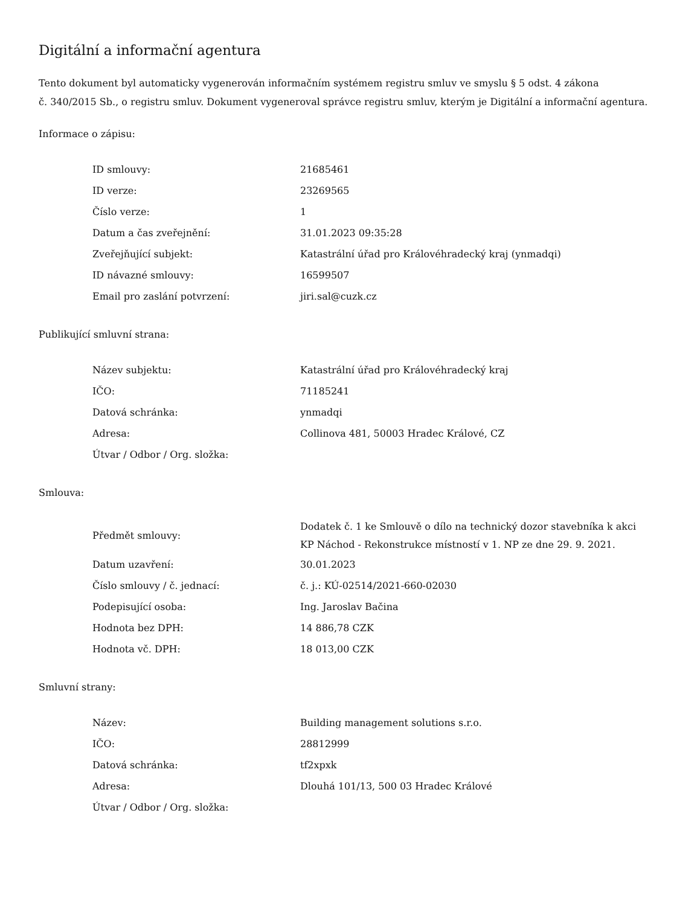Digitální a informační agentura
Tento dokument byl automaticky vygenerován informačním systémem registru smluv ve smyslu § 5 odst. 4 zákona
č. 340/2015 Sb., o registru smluv. Dokument vygeneroval správce registru smluv, kterým je Digitální a informační agentura.
Informace o zápisu:
| ID smlouvy: | 21685461 |
| ID verze: | 23269565 |
| Číslo verze: | 1 |
| Datum a čas zveřejnění: | 31.01.2023 09:35:28 |
| Zveřejňující subjekt: | Katastrální úřad pro Královéhradecký kraj (ynmadqi) |
| ID návazné smlouvy: | 16599507 |
| Email pro zaslání potvrzení: | jiri.sal@cuzk.cz |
Publikující smluvní strana:
| Název subjektu: | Katastrální úřad pro Královéhradecký kraj |
| IČO: | 71185241 |
| Datová schránka: | ynmadqi |
| Adresa: | Collinova 481, 50003 Hradec Králové, CZ |
| Útvar / Odbor / Org. složka: | |
Smlouva:
| Předmět smlouvy: | Dodatek č. 1 ke Smlouvě o dílo na technický dozor stavebníka k akci KP Náchod - Rekonstrukce místností v 1. NP ze dne 29. 9. 2021. |
| Datum uzavření: | 30.01.2023 |
| Číslo smlouvy / č. jednací: | č. j.: KÚ-02514/2021-660-02030 |
| Podepisující osoba: | Ing. Jaroslav Bačina |
| Hodnota bez DPH: | 14 886,78 CZK |
| Hodnota vč. DPH: | 18 013,00 CZK |
Smluvní strany:
| Název: | Building management solutions s.r.o. |
| IČO: | 28812999 |
| Datová schránka: | tf2xpxk |
| Adresa: | Dlouhá 101/13, 500 03 Hradec Králové |
| Útvar / Odbor / Org. složka: | |